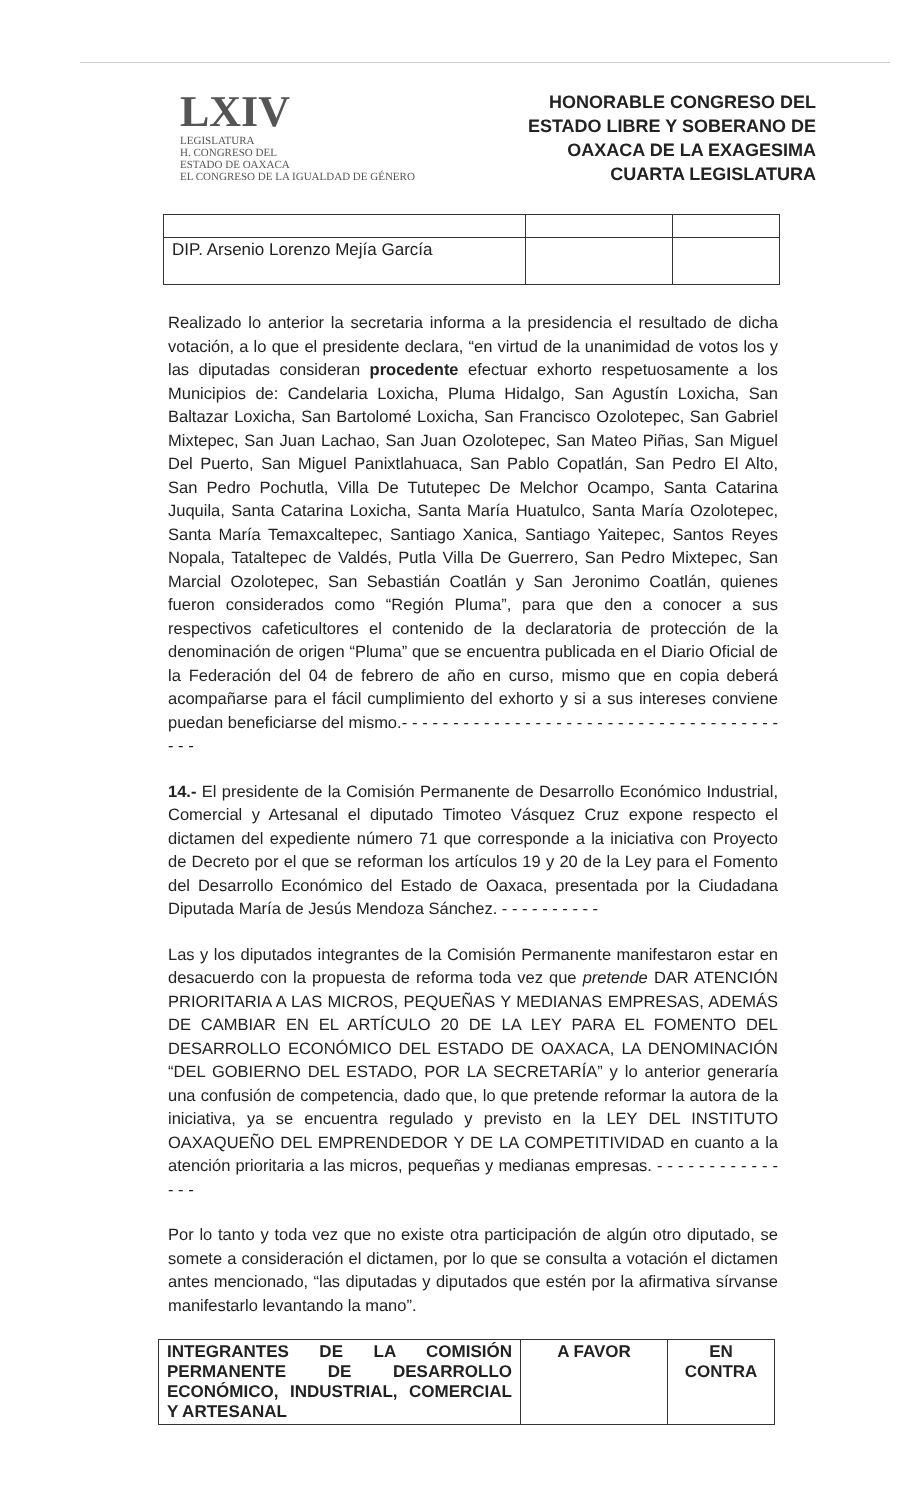LXIV
LEGISLATURA
H. CONGRESO DEL
ESTADO DE OAXACA
EL CONGRESO DE LA IGUALDAD DE GÉNERO
HONORABLE CONGRESO DEL ESTADO LIBRE Y SOBERANO DE OAXACA DE LA EXAGESIMA CUARTA LEGISLATURA
| DIP. Arsenio Lorenzo Mejía García | | |
Realizado lo anterior la secretaria informa a la presidencia el resultado de dicha votación, a lo que el presidente declara, “en virtud de la unanimidad de votos los y las diputadas consideran procedente efectuar exhorto respetuosamente a los Municipios de: Candelaria Loxicha, Pluma Hidalgo, San Agustín Loxicha, San Baltazar Loxicha, San Bartolomé Loxicha, San Francisco Ozolotepec, San Gabriel Mixtepec, San Juan Lachao, San Juan Ozolotepec, San Mateo Piñas, San Miguel Del Puerto, San Miguel Panixtlahuaca, San Pablo Copatlán, San Pedro El Alto, San Pedro Pochutla, Villa De Tututepec De Melchor Ocampo, Santa Catarina Juquila, Santa Catarina Loxicha, Santa María Huatulco, Santa María Ozolotepec, Santa María Temaxcaltepec, Santiago Xanica, Santiago Yaitepec, Santos Reyes Nopala, Tataltepec de Valdés, Putla Villa De Guerrero, San Pedro Mixtepec, San Marcial Ozolotepec, San Sebastián Coatlán y San Jeronimo Coatlán, quienes fueron considerados como “Región Pluma”, para que den a conocer a sus respectivos cafeticultores el contenido de la declaratoria de protección de la denominación de origen “Pluma” que se encuentra publicada en el Diario Oficial de la Federación del 04 de febrero de año en curso, mismo que en copia deberá acompañarse para el fácil cumplimiento del exhorto y si a sus intereses conviene puedan beneficiarse del mismo.- - - - - - - - - - - - - - - - - - - - - - - - - - - - - - - - - - - - - - - -
14.- El presidente de la Comisión Permanente de Desarrollo Económico Industrial, Comercial y Artesanal el diputado Timoteo Vásquez Cruz expone respecto el dictamen del expediente número 71 que corresponde a la iniciativa con Proyecto de Decreto por el que se reforman los artículos 19 y 20 de la Ley para el Fomento del Desarrollo Económico del Estado de Oaxaca, presentada por la Ciudadana Diputada María de Jesús Mendoza Sánchez. - - - - - - - - - -
Las y los diputados integrantes de la Comisión Permanente manifestaron estar en desacuerdo con la propuesta de reforma toda vez que pretende DAR ATENCIÓN PRIORITARIA A LAS MICROS, PEQUEÑAS Y MEDIANAS EMPRESAS, ADEMÁS DE CAMBIAR EN EL ARTÍCULO 20 DE LA LEY PARA EL FOMENTO DEL DESARROLLO ECONÓMICO DEL ESTADO DE OAXACA, LA DENOMINACIÓN “DEL GOBIERNO DEL ESTADO, POR LA SECRETARÍA” y lo anterior generaría una confusión de competencia, dado que, lo que pretende reformar la autora de la iniciativa, ya se encuentra regulado y previsto en la LEY DEL INSTITUTO OAXAQUEÑO DEL EMPRENDEDOR Y DE LA COMPETITIVIDAD en cuanto a la atención prioritaria a las micros, pequeñas y medianas empresas. - - - - - - - - - - - - - - -
Por lo tanto y toda vez que no existe otra participación de algún otro diputado, se somete a consideración el dictamen, por lo que se consulta a votación el dictamen antes mencionado, “las diputadas y diputados que estén por la afirmativa sírvanse manifestarlo levantando la mano”.
| INTEGRANTES DE LA COMISIÓN PERMANENTE DE DESARROLLO ECONÓMICO, INDUSTRIAL, COMERCIAL Y ARTESANAL | A FAVOR | EN CONTRA |
| --- | --- | --- |